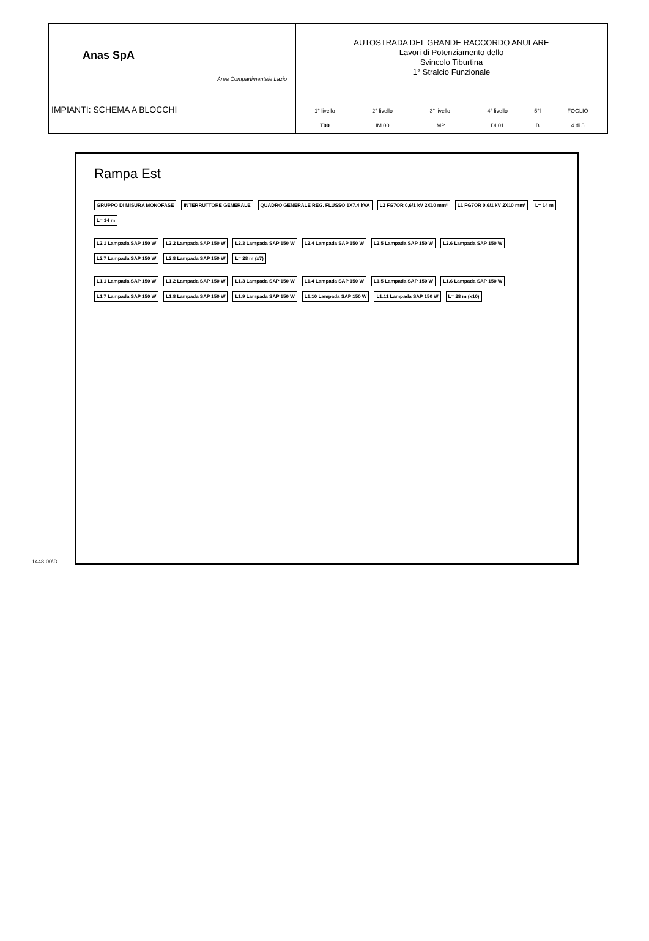Anas SpA
Area Compartimentale Lazio
AUTOSTRADA DEL GRANDE RACCORDO ANULARE
Lavori di Potenziamento dello
Svincolo Tiburtina
1° Stralcio Funzionale
IMPIANTI: SCHEMA A BLOCCHI
| 1° livello | 2° livello | 3° livello | 4° livello | 5°l | FOGLIO |
| T00 | IM 00 | IMP | DI 01 | B | 4 di 5 |
Rampa Est
GRUPPO DI MISURA MONOFASE INTERRUTTORE GENERALE QUADRO GENERALE REG. FLUSSO 1X7.4 kVA L2 FG7OR 0,6/1 kV 2X10 mm² L1 FG7OR 0,6/1 kV 2X10 mm² L= 14 m L= 14 m
L2.1 Lampada SAP 150 W L2.2 Lampada SAP 150 W L2.3 Lampada SAP 150 W L2.4 Lampada SAP 150 W L2.5 Lampada SAP 150 W L2.6 Lampada SAP 150 W L2.7 Lampada SAP 150 W L2.8 Lampada SAP 150 W L= 28 m (x7)
L1.1 Lampada SAP 150 W L1.2 Lampada SAP 150 W L1.3 Lampada SAP 150 W L1.4 Lampada SAP 150 W L1.5 Lampada SAP 150 W L1.6 Lampada SAP 150 W L1.7 Lampada SAP 150 W L1.8 Lampada SAP 150 W L1.9 Lampada SAP 150 W L1.10 Lampada SAP 150 W L1.11 Lampada SAP 150 W L= 28 m (x10)
1448-00\D